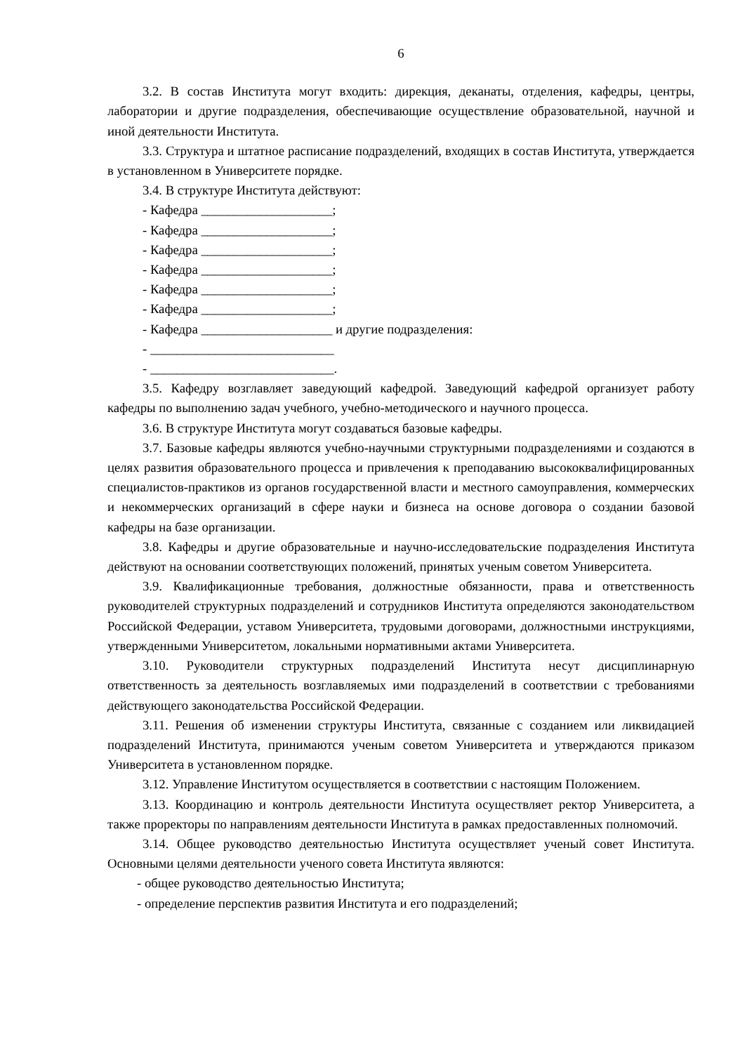6
3.2. В состав Института могут входить: дирекция, деканаты, отделения, кафедры, центры, лаборатории и другие подразделения, обеспечивающие осуществление образовательной, научной и иной деятельности Института.
3.3. Структура и штатное расписание подразделений, входящих в состав Института, утверждается в установленном в Университете порядке.
3.4. В структуре Института действуют:
- Кафедра ____________________;
- Кафедра ____________________;
- Кафедра ____________________;
- Кафедра ____________________;
- Кафедра ____________________;
- Кафедра ____________________;
- Кафедра ____________________ и другие подразделения:
- ____________________________
- ____________________________.
3.5. Кафедру возглавляет заведующий кафедрой. Заведующий кафедрой организует работу кафедры по выполнению задач учебного, учебно-методического и научного процесса.
3.6. В структуре Института могут создаваться базовые кафедры.
3.7. Базовые кафедры являются учебно-научными структурными подразделениями и создаются в целях развития образовательного процесса и привлечения к преподаванию высококвалифицированных специалистов-практиков из органов государственной власти и местного самоуправления, коммерческих и некоммерческих организаций в сфере науки и бизнеса на основе договора о создании базовой кафедры на базе организации.
3.8. Кафедры и другие образовательные и научно-исследовательские подразделения Института действуют на основании соответствующих положений, принятых ученым советом Университета.
3.9. Квалификационные требования, должностные обязанности, права и ответственность руководителей структурных подразделений и сотрудников Института определяются законодательством Российской Федерации, уставом Университета, трудовыми договорами, должностными инструкциями, утвержденными Университетом, локальными нормативными актами Университета.
3.10. Руководители структурных подразделений Института несут дисциплинарную ответственность за деятельность возглавляемых ими подразделений в соответствии с требованиями действующего законодательства Российской Федерации.
3.11. Решения об изменении структуры Института, связанные с созданием или ликвидацией подразделений Института, принимаются ученым советом Университета и утверждаются приказом Университета в установленном порядке.
3.12. Управление Институтом осуществляется в соответствии с настоящим Положением.
3.13. Координацию и контроль деятельности Института осуществляет ректор Университета, а также проректоры по направлениям деятельности Института в рамках предоставленных полномочий.
3.14. Общее руководство деятельностью Института осуществляет ученый совет Института. Основными целями деятельности ученого совета Института являются:
- общее руководство деятельностью Института;
- определение перспектив развития Института и его подразделений;